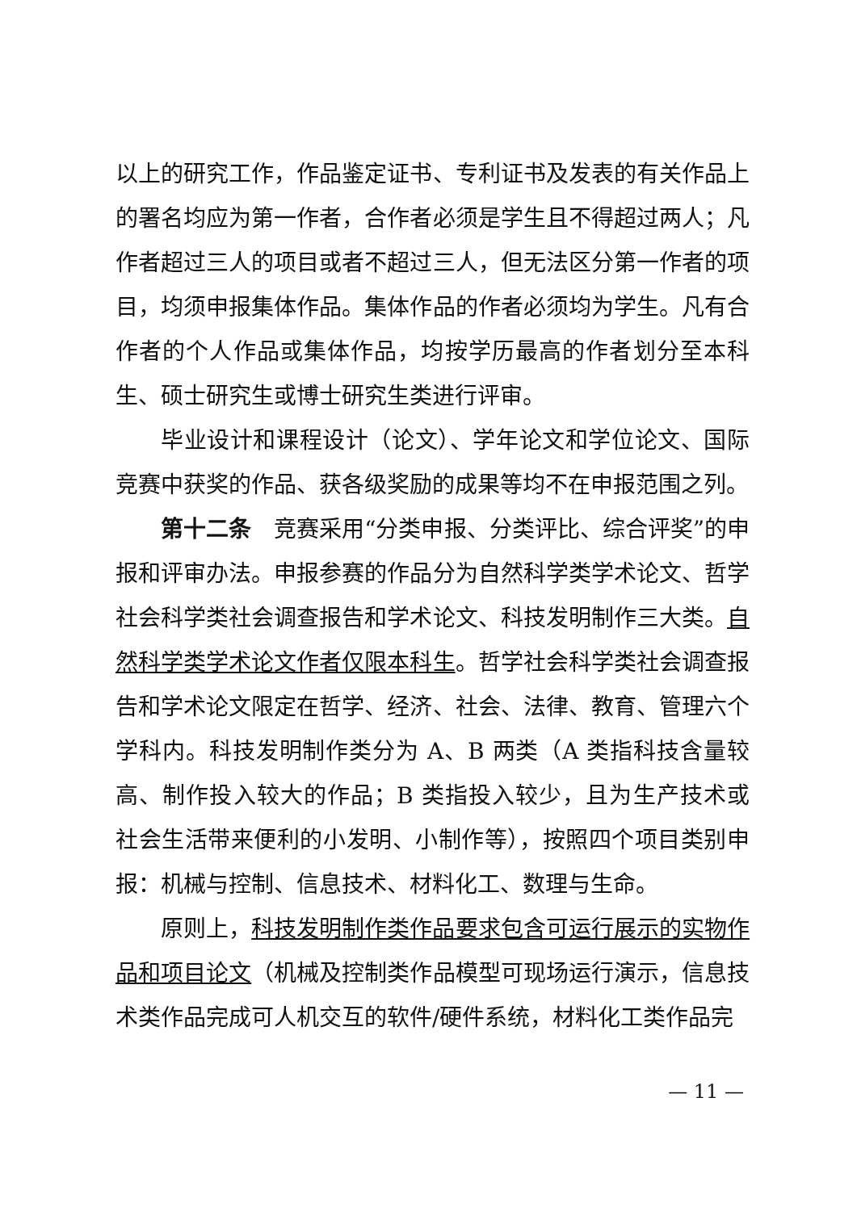以上的研究工作，作品鉴定证书、专利证书及发表的有关作品上的署名均应为第一作者，合作者必须是学生且不得超过两人；凡作者超过三人的项目或者不超过三人，但无法区分第一作者的项目，均须申报集体作品。集体作品的作者必须均为学生。凡有合作者的个人作品或集体作品，均按学历最高的作者划分至本科生、硕士研究生或博士研究生类进行评审。
毕业设计和课程设计（论文）、学年论文和学位论文、国际竞赛中获奖的作品、获各级奖励的成果等均不在申报范围之列。
第十二条　竞赛采用“分类申报、分类评比、综合评奖”的申报和评审办法。申报参赛的作品分为自然科学类学术论文、哲学社会科学类社会调查报告和学术论文、科技发明制作三大类。自然科学类学术论文作者仅限本科生。哲学社会科学类社会调查报告和学术论文限定在哲学、经济、社会、法律、教育、管理六个学科内。科技发明制作类分为 A、B 两类（A 类指科技含量较高、制作投入较大的作品；B 类指投入较少，且为生产技术或社会生活带来便利的小发明、小制作等），按照四个项目类别申报：机械与控制、信息技术、材料化工、数理与生命。
原则上，科技发明制作类作品要求包含可运行展示的实物作品和项目论文（机械及控制类作品模型可现场运行演示，信息技术类作品完成可人机交互的软件/硬件系统，材料化工类作品完
— 11 —